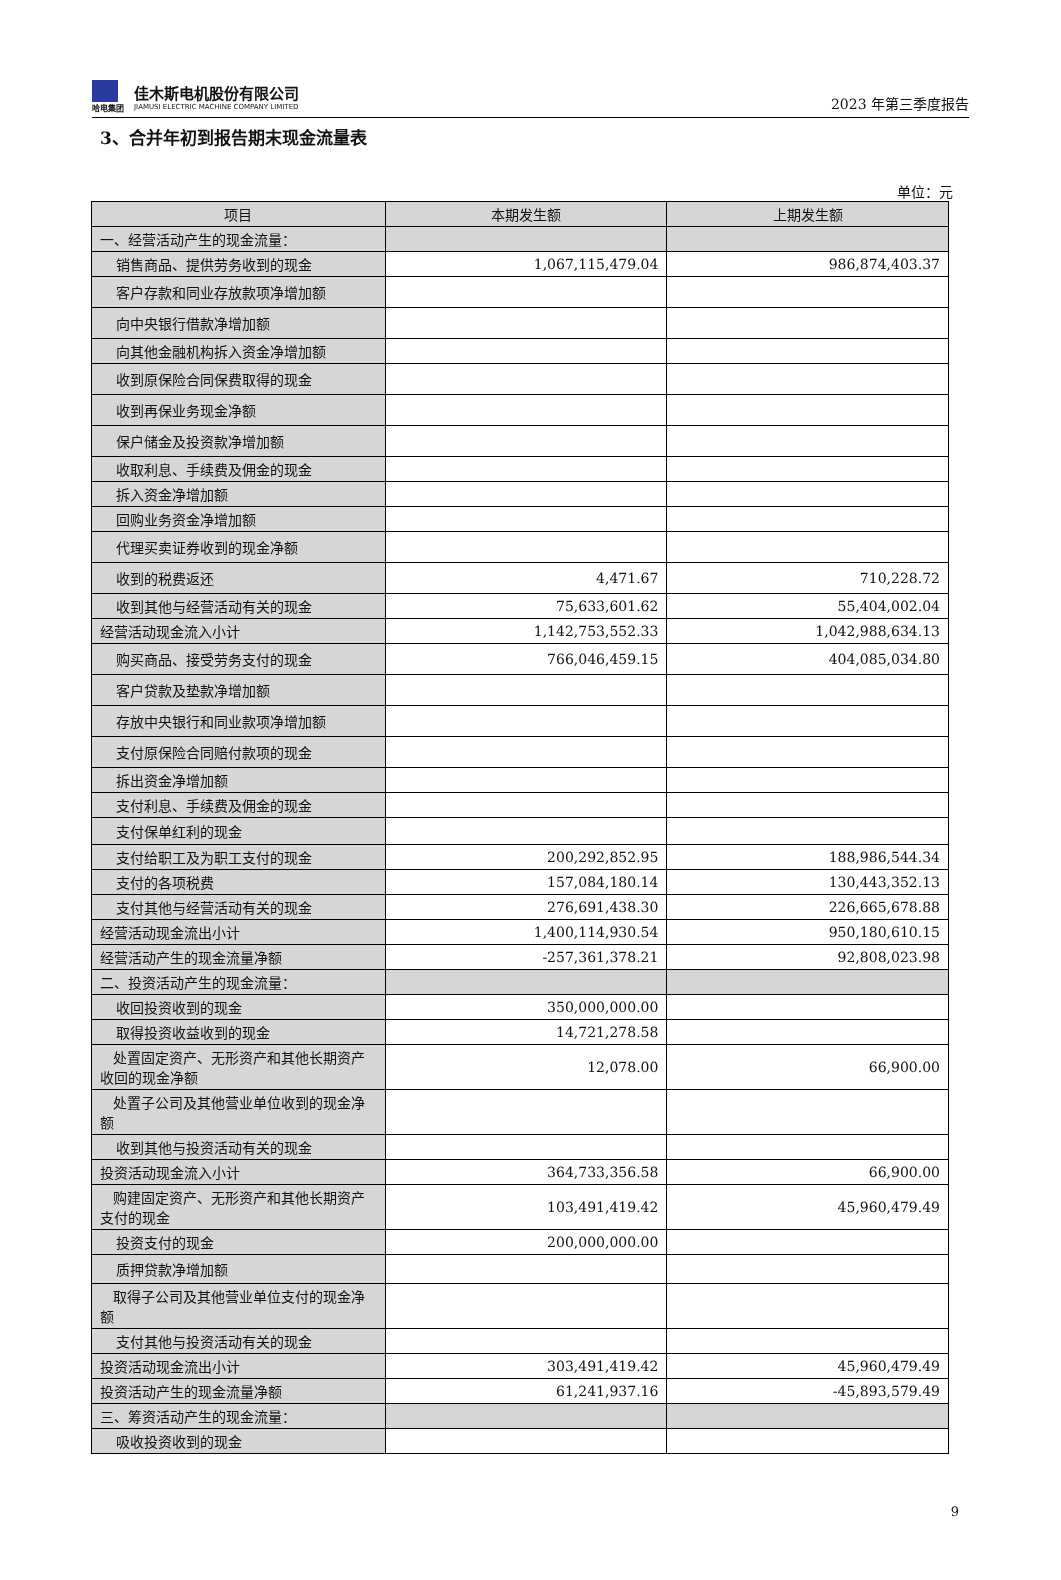哈电集团
佳木斯电机股份有限公司
JIAMUSI ELECTRIC MACHINE COMPANY LIMITED
2023 年第三季度报告
3、合并年初到报告期末现金流量表
单位：元
| 项目 | 本期发生额 | 上期发生额 |
| --- | --- | --- |
| 一、经营活动产生的现金流量： | | |
| 销售商品、提供劳务收到的现金 | 1,067,115,479.04 | 986,874,403.37 |
| 客户存款和同业存放款项净增加额 | | |
| 向中央银行借款净增加额 | | |
| 向其他金融机构拆入资金净增加额 | | |
| 收到原保险合同保费取得的现金 | | |
| 收到再保业务现金净额 | | |
| 保户储金及投资款净增加额 | | |
| 收取利息、手续费及佣金的现金 | | |
| 拆入资金净增加额 | | |
| 回购业务资金净增加额 | | |
| 代理买卖证券收到的现金净额 | | |
| 收到的税费返还 | 4,471.67 | 710,228.72 |
| 收到其他与经营活动有关的现金 | 75,633,601.62 | 55,404,002.04 |
| 经营活动现金流入小计 | 1,142,753,552.33 | 1,042,988,634.13 |
| 购买商品、接受劳务支付的现金 | 766,046,459.15 | 404,085,034.80 |
| 客户贷款及垫款净增加额 | | |
| 存放中央银行和同业款项净增加额 | | |
| 支付原保险合同赔付款项的现金 | | |
| 拆出资金净增加额 | | |
| 支付利息、手续费及佣金的现金 | | |
| 支付保单红利的现金 | | |
| 支付给职工及为职工支付的现金 | 200,292,852.95 | 188,986,544.34 |
| 支付的各项税费 | 157,084,180.14 | 130,443,352.13 |
| 支付其他与经营活动有关的现金 | 276,691,438.30 | 226,665,678.88 |
| 经营活动现金流出小计 | 1,400,114,930.54 | 950,180,610.15 |
| 经营活动产生的现金流量净额 | -257,361,378.21 | 92,808,023.98 |
| 二、投资活动产生的现金流量： | | |
| 收回投资收到的现金 | 350,000,000.00 | |
| 取得投资收益收到的现金 | 14,721,278.58 | |
| 处置固定资产、无形资产和其他长期资产收回的现金净额 | 12,078.00 | 66,900.00 |
| 处置子公司及其他营业单位收到的现金净额 | | |
| 收到其他与投资活动有关的现金 | | |
| 投资活动现金流入小计 | 364,733,356.58 | 66,900.00 |
| 购建固定资产、无形资产和其他长期资产支付的现金 | 103,491,419.42 | 45,960,479.49 |
| 投资支付的现金 | 200,000,000.00 | |
| 质押贷款净增加额 | | |
| 取得子公司及其他营业单位支付的现金净额 | | |
| 支付其他与投资活动有关的现金 | | |
| 投资活动现金流出小计 | 303,491,419.42 | 45,960,479.49 |
| 投资活动产生的现金流量净额 | 61,241,937.16 | -45,893,579.49 |
| 三、筹资活动产生的现金流量： | | |
| 吸收投资收到的现金 | | |
9